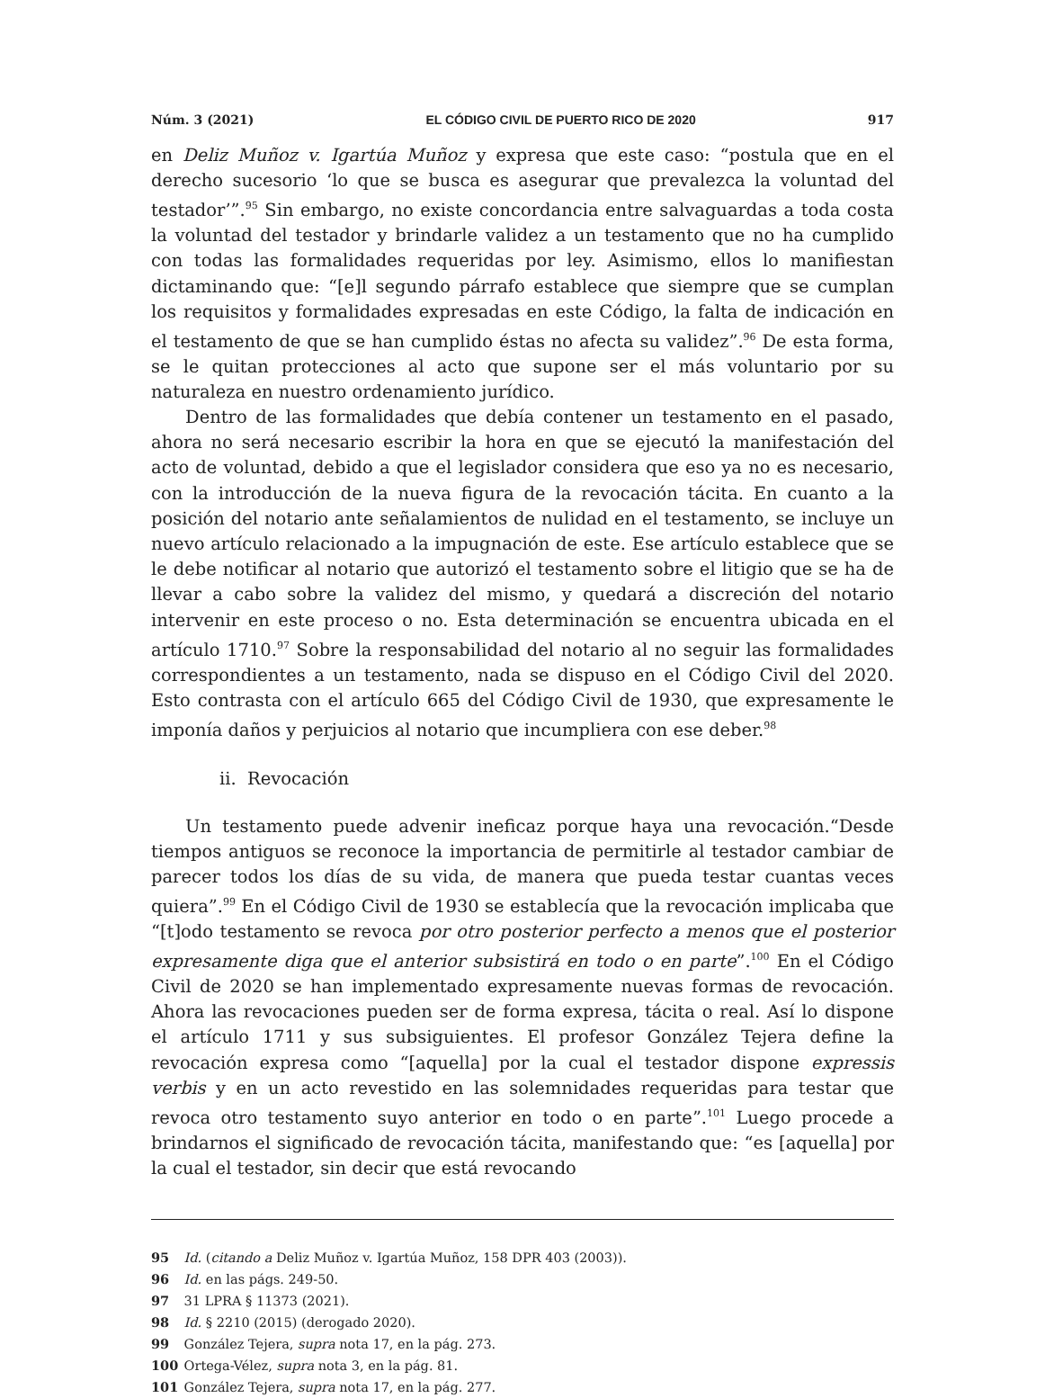Núm. 3 (2021) EL CÓDIGO CIVIL DE PUERTO RICO DE 2020 917
en Deliz Muñoz v. Igartúa Muñoz y expresa que este caso: “postula que en el derecho sucesorio ‘lo que se busca es asegurar que prevalezca la voluntad del testador’”.<sup>95</sup> Sin embargo, no existe concordancia entre salvaguardas a toda costa la voluntad del testador y brindarle validez a un testamento que no ha cumplido con todas las formalidades requeridas por ley. Asimismo, ellos lo manifiestan dictaminando que: “[e]l segundo párrafo establece que siempre que se cumplan los requisitos y formalidades expresadas en este Código, la falta de indicación en el testamento de que se han cumplido éstas no afecta su validez”.<sup>96</sup> De esta forma, se le quitan protecciones al acto que supone ser el más voluntario por su naturaleza en nuestro ordenamiento jurídico.
Dentro de las formalidades que debía contener un testamento en el pasado, ahora no será necesario escribir la hora en que se ejecutó la manifestación del acto de voluntad, debido a que el legislador considera que eso ya no es necesario, con la introducción de la nueva figura de la revocación tácita. En cuanto a la posición del notario ante señalamientos de nulidad en el testamento, se incluye un nuevo artículo relacionado a la impugnación de este. Ese artículo establece que se le debe notificar al notario que autorizó el testamento sobre el litigio que se ha de llevar a cabo sobre la validez del mismo, y quedará a discreción del notario intervenir en este proceso o no. Esta determinación se encuentra ubicada en el artículo 1710.<sup>97</sup> Sobre la responsabilidad del notario al no seguir las formalidades correspondientes a un testamento, nada se dispuso en el Código Civil del 2020. Esto contrasta con el artículo 665 del Código Civil de 1930, que expresamente le imponía daños y perjuicios al notario que incumpliera con ese deber.<sup>98</sup>
ii. Revocación
Un testamento puede advenir ineficaz porque haya una revocación.“Desde tiempos antiguos se reconoce la importancia de permitirle al testador cambiar de parecer todos los días de su vida, de manera que pueda testar cuantas veces quiera”.<sup>99</sup> En el Código Civil de 1930 se establecía que la revocación implicaba que “[t]odo testamento se revoca por otro posterior perfecto a menos que el posterior expresamente diga que el anterior subsistirá en todo o en parte”.<sup>100</sup> En el Código Civil de 2020 se han implementado expresamente nuevas formas de revocación. Ahora las revocaciones pueden ser de forma expresa, tácita o real. Así lo dispone el artículo 1711 y sus subsiguientes. El profesor González Tejera define la revocación expresa como “[aquella] por la cual el testador dispone expressis verbis y en un acto revestido en las solemnidades requeridas para testar que revoca otro testamento suyo anterior en todo o en parte”.<sup>101</sup> Luego procede a brindarnos el significado de revocación tácita, manifestando que: “es [aquella] por la cual el testador, sin decir que está revocando
95 Id. (citando a Deliz Muñoz v. Igartúa Muñoz, 158 DPR 403 (2003)).
96 Id. en las págs. 249-50.
97 31 LPRA § 11373 (2021).
98 Id. § 2210 (2015) (derogado 2020).
99 González Tejera, supra nota 17, en la pág. 273.
100 Ortega-Vélez, supra nota 3, en la pág. 81.
101 González Tejera, supra nota 17, en la pág. 277.